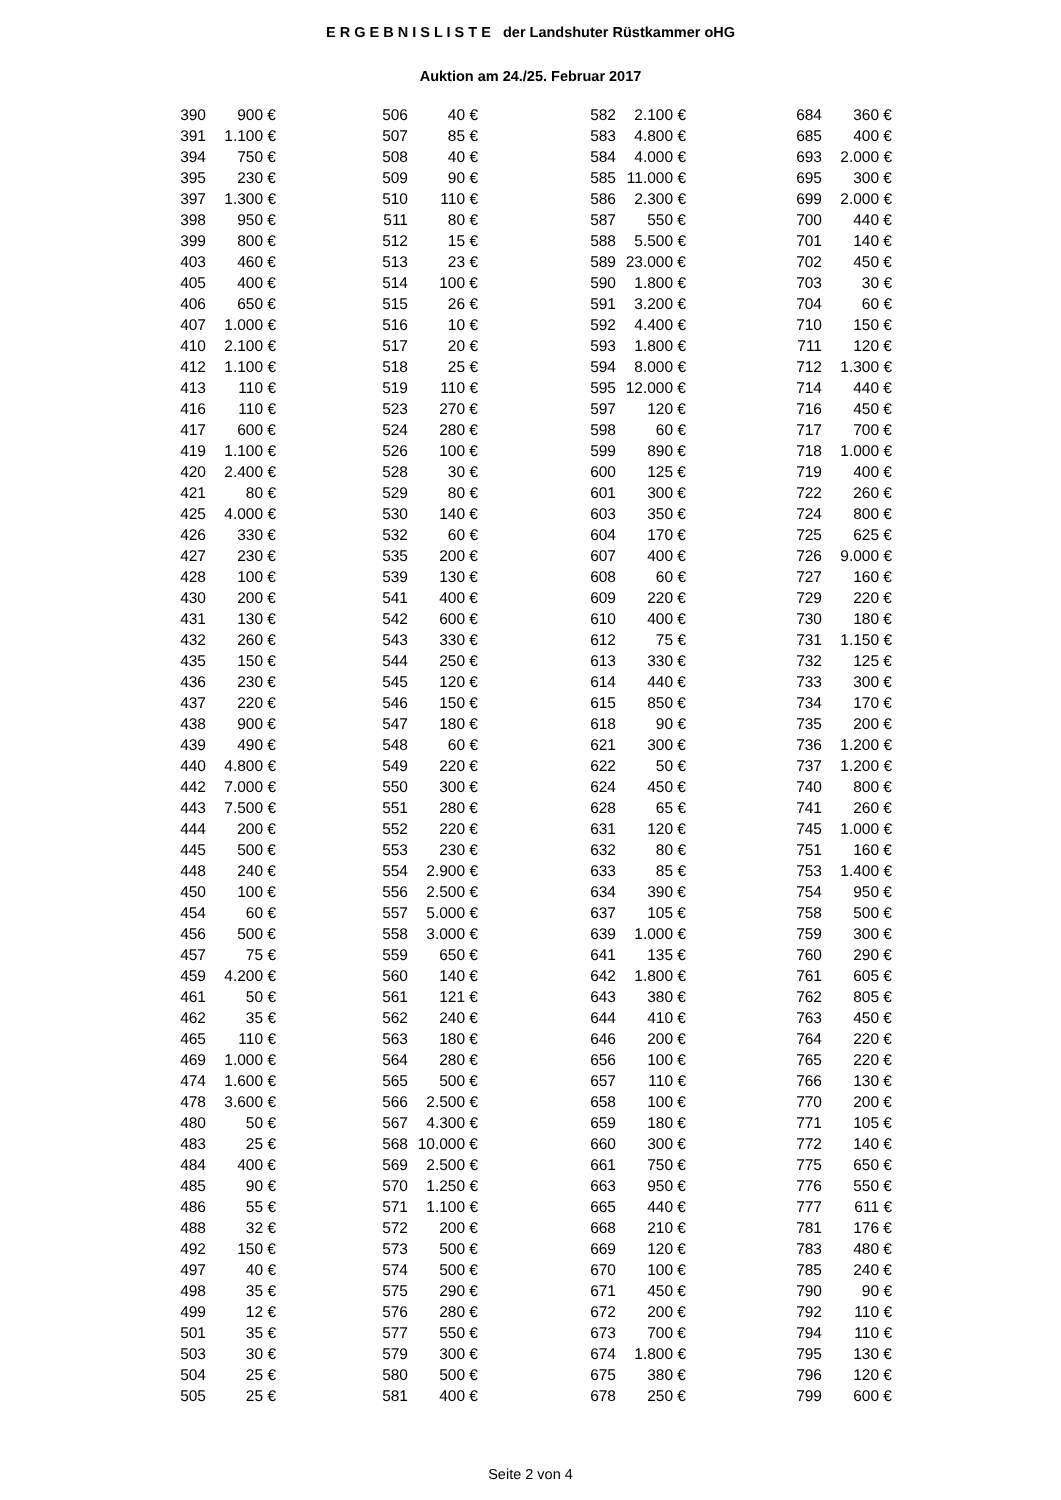E R G E B N I S L I S T E der Landshuter Rüstkammer oHG
Auktion am 24./25. Februar 2017
| 390 | 900 € | | 506 | 40 € | | 582 | 2.100 € | | 684 | 360 € |
| 391 | 1.100 € | | 507 | 85 € | | 583 | 4.800 € | | 685 | 400 € |
| 394 | 750 € | | 508 | 40 € | | 584 | 4.000 € | | 693 | 2.000 € |
| 395 | 230 € | | 509 | 90 € | | 585 | 11.000 € | | 695 | 300 € |
| 397 | 1.300 € | | 510 | 110 € | | 586 | 2.300 € | | 699 | 2.000 € |
| 398 | 950 € | | 511 | 80 € | | 587 | 550 € | | 700 | 440 € |
| 399 | 800 € | | 512 | 15 € | | 588 | 5.500 € | | 701 | 140 € |
| 403 | 460 € | | 513 | 23 € | | 589 | 23.000 € | | 702 | 450 € |
| 405 | 400 € | | 514 | 100 € | | 590 | 1.800 € | | 703 | 30 € |
| 406 | 650 € | | 515 | 26 € | | 591 | 3.200 € | | 704 | 60 € |
| 407 | 1.000 € | | 516 | 10 € | | 592 | 4.400 € | | 710 | 150 € |
| 410 | 2.100 € | | 517 | 20 € | | 593 | 1.800 € | | 711 | 120 € |
| 412 | 1.100 € | | 518 | 25 € | | 594 | 8.000 € | | 712 | 1.300 € |
| 413 | 110 € | | 519 | 110 € | | 595 | 12.000 € | | 714 | 440 € |
| 416 | 110 € | | 523 | 270 € | | 597 | 120 € | | 716 | 450 € |
| 417 | 600 € | | 524 | 280 € | | 598 | 60 € | | 717 | 700 € |
| 419 | 1.100 € | | 526 | 100 € | | 599 | 890 € | | 718 | 1.000 € |
| 420 | 2.400 € | | 528 | 30 € | | 600 | 125 € | | 719 | 400 € |
| 421 | 80 € | | 529 | 80 € | | 601 | 300 € | | 722 | 260 € |
| 425 | 4.000 € | | 530 | 140 € | | 603 | 350 € | | 724 | 800 € |
| 426 | 330 € | | 532 | 60 € | | 604 | 170 € | | 725 | 625 € |
| 427 | 230 € | | 535 | 200 € | | 607 | 400 € | | 726 | 9.000 € |
| 428 | 100 € | | 539 | 130 € | | 608 | 60 € | | 727 | 160 € |
| 430 | 200 € | | 541 | 400 € | | 609 | 220 € | | 729 | 220 € |
| 431 | 130 € | | 542 | 600 € | | 610 | 400 € | | 730 | 180 € |
| 432 | 260 € | | 543 | 330 € | | 612 | 75 € | | 731 | 1.150 € |
| 435 | 150 € | | 544 | 250 € | | 613 | 330 € | | 732 | 125 € |
| 436 | 230 € | | 545 | 120 € | | 614 | 440 € | | 733 | 300 € |
| 437 | 220 € | | 546 | 150 € | | 615 | 850 € | | 734 | 170 € |
| 438 | 900 € | | 547 | 180 € | | 618 | 90 € | | 735 | 200 € |
| 439 | 490 € | | 548 | 60 € | | 621 | 300 € | | 736 | 1.200 € |
| 440 | 4.800 € | | 549 | 220 € | | 622 | 50 € | | 737 | 1.200 € |
| 442 | 7.000 € | | 550 | 300 € | | 624 | 450 € | | 740 | 800 € |
| 443 | 7.500 € | | 551 | 280 € | | 628 | 65 € | | 741 | 260 € |
| 444 | 200 € | | 552 | 220 € | | 631 | 120 € | | 745 | 1.000 € |
| 445 | 500 € | | 553 | 230 € | | 632 | 80 € | | 751 | 160 € |
| 448 | 240 € | | 554 | 2.900 € | | 633 | 85 € | | 753 | 1.400 € |
| 450 | 100 € | | 556 | 2.500 € | | 634 | 390 € | | 754 | 950 € |
| 454 | 60 € | | 557 | 5.000 € | | 637 | 105 € | | 758 | 500 € |
| 456 | 500 € | | 558 | 3.000 € | | 639 | 1.000 € | | 759 | 300 € |
| 457 | 75 € | | 559 | 650 € | | 641 | 135 € | | 760 | 290 € |
| 459 | 4.200 € | | 560 | 140 € | | 642 | 1.800 € | | 761 | 605 € |
| 461 | 50 € | | 561 | 121 € | | 643 | 380 € | | 762 | 805 € |
| 462 | 35 € | | 562 | 240 € | | 644 | 410 € | | 763 | 450 € |
| 465 | 110 € | | 563 | 180 € | | 646 | 200 € | | 764 | 220 € |
| 469 | 1.000 € | | 564 | 280 € | | 656 | 100 € | | 765 | 220 € |
| 474 | 1.600 € | | 565 | 500 € | | 657 | 110 € | | 766 | 130 € |
| 478 | 3.600 € | | 566 | 2.500 € | | 658 | 100 € | | 770 | 200 € |
| 480 | 50 € | | 567 | 4.300 € | | 659 | 180 € | | 771 | 105 € |
| 483 | 25 € | | 568 | 10.000 € | | 660 | 300 € | | 772 | 140 € |
| 484 | 400 € | | 569 | 2.500 € | | 661 | 750 € | | 775 | 650 € |
| 485 | 90 € | | 570 | 1.250 € | | 663 | 950 € | | 776 | 550 € |
| 486 | 55 € | | 571 | 1.100 € | | 665 | 440 € | | 777 | 611 € |
| 488 | 32 € | | 572 | 200 € | | 668 | 210 € | | 781 | 176 € |
| 492 | 150 € | | 573 | 500 € | | 669 | 120 € | | 783 | 480 € |
| 497 | 40 € | | 574 | 500 € | | 670 | 100 € | | 785 | 240 € |
| 498 | 35 € | | 575 | 290 € | | 671 | 450 € | | 790 | 90 € |
| 499 | 12 € | | 576 | 280 € | | 672 | 200 € | | 792 | 110 € |
| 501 | 35 € | | 577 | 550 € | | 673 | 700 € | | 794 | 110 € |
| 503 | 30 € | | 579 | 300 € | | 674 | 1.800 € | | 795 | 130 € |
| 504 | 25 € | | 580 | 500 € | | 675 | 380 € | | 796 | 120 € |
| 505 | 25 € | | 581 | 400 € | | 678 | 250 € | | 799 | 600 € |
Seite 2 von 4